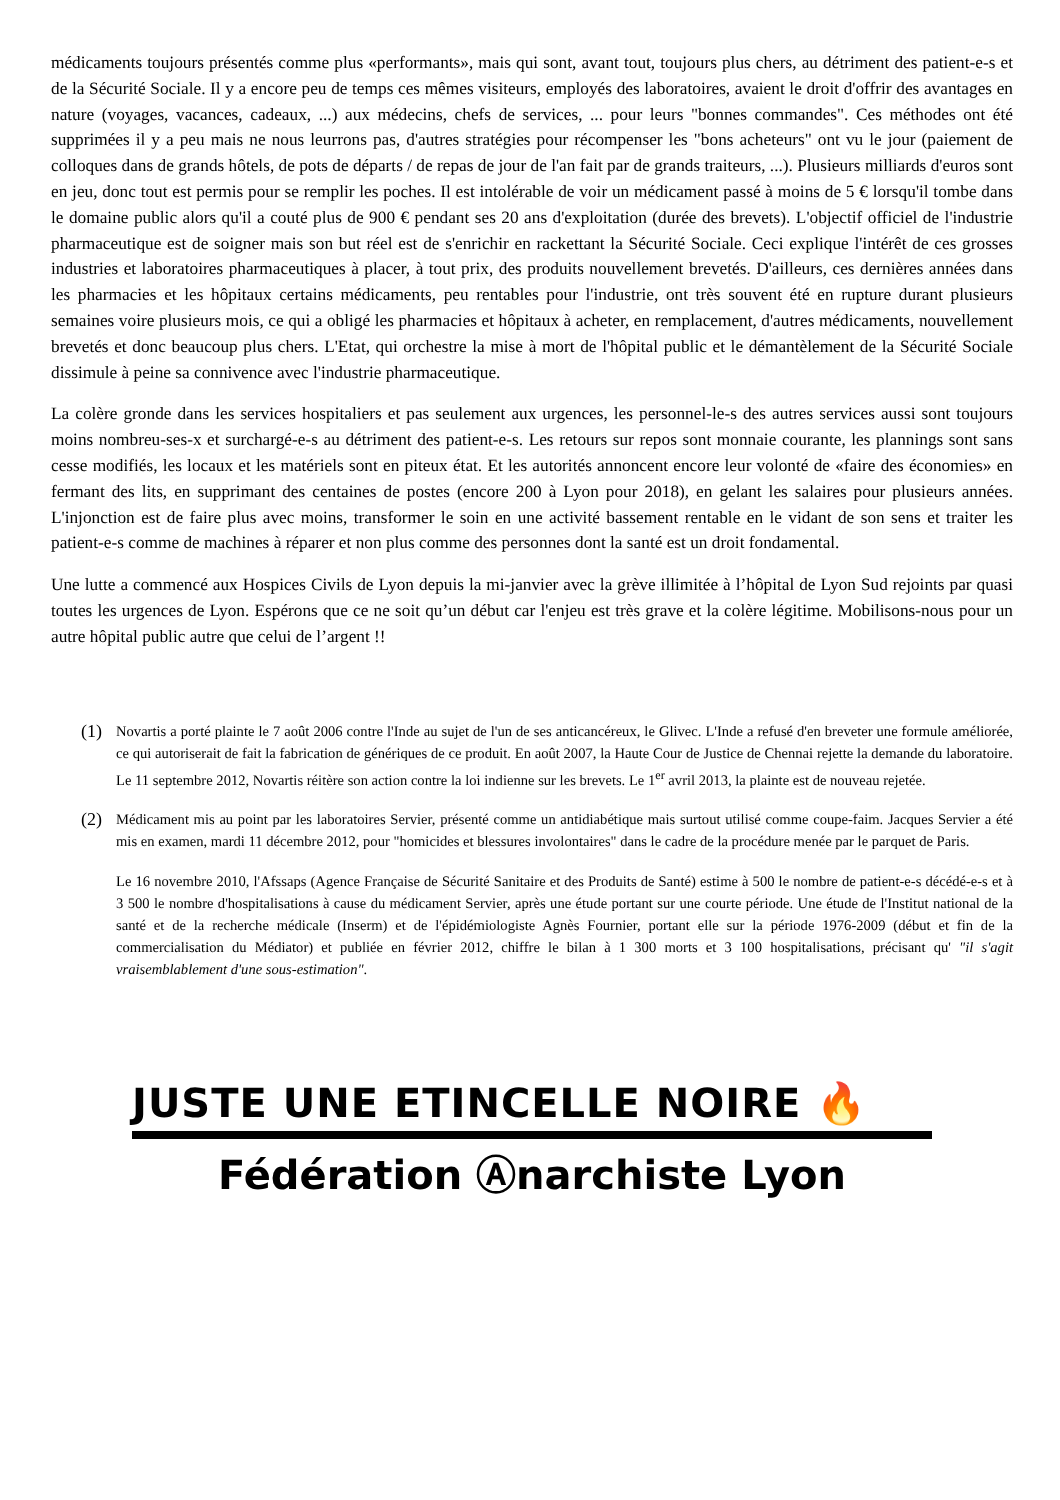médicaments toujours présentés comme plus «performants», mais qui sont, avant tout, toujours plus chers, au détriment des patient-e-s et de la Sécurité Sociale. Il y a encore peu de temps ces mêmes visiteurs, employés des laboratoires, avaient le droit d'offrir des avantages en nature (voyages, vacances, cadeaux, ...) aux médecins, chefs de services, ... pour leurs "bonnes commandes". Ces méthodes ont été supprimées il y a peu mais ne nous leurrons pas, d'autres stratégies pour récompenser les "bons acheteurs" ont vu le jour (paiement de colloques dans de grands hôtels, de pots de départs / de repas de jour de l'an fait par de grands traiteurs, ...). Plusieurs milliards d'euros sont en jeu, donc tout est permis pour se remplir les poches. Il est intolérable de voir un médicament passé à moins de 5 € lorsqu'il tombe dans le domaine public alors qu'il a couté plus de 900 € pendant ses 20 ans d'exploitation (durée des brevets). L'objectif officiel de l'industrie pharmaceutique est de soigner mais son but réel est de s'enrichir en rackettant la Sécurité Sociale. Ceci explique l'intérêt de ces grosses industries et laboratoires pharmaceutiques à placer, à tout prix, des produits nouvellement brevetés. D'ailleurs, ces dernières années dans les pharmacies et les hôpitaux certains médicaments, peu rentables pour l'industrie, ont très souvent été en rupture durant plusieurs semaines voire plusieurs mois, ce qui a obligé les pharmacies et hôpitaux à acheter, en remplacement, d'autres médicaments, nouvellement brevetés et donc beaucoup plus chers. L'Etat, qui orchestre la mise à mort de l'hôpital public et le démantèlement de la Sécurité Sociale dissimule à peine sa connivence avec l'industrie pharmaceutique.
La colère gronde dans les services hospitaliers et pas seulement aux urgences, les personnel-le-s des autres services aussi sont toujours moins nombreu-ses-x et surchargé-e-s au détriment des patient-e-s. Les retours sur repos sont monnaie courante, les plannings sont sans cesse modifiés, les locaux et les matériels sont en piteux état. Et les autorités annoncent encore leur volonté de «faire des économies» en fermant des lits, en supprimant des centaines de postes (encore 200 à Lyon pour 2018), en gelant les salaires pour plusieurs années. L'injonction est de faire plus avec moins, transformer le soin en une activité bassement rentable en le vidant de son sens et traiter les patient-e-s comme de machines à réparer et non plus comme des personnes dont la santé est un droit fondamental.
Une lutte a commencé aux Hospices Civils de Lyon depuis la mi-janvier avec la grève illimitée à l’hôpital de Lyon Sud rejoints par quasi toutes les urgences de Lyon. Espérons que ce ne soit qu’un début car l'enjeu est très grave et la colère légitime. Mobilisons-nous pour un autre hôpital public autre que celui de l’argent !!
(1)
Novartis a porté plainte le 7 août 2006 contre l'Inde au sujet de l'un de ses anticancéreux, le Glivec. L'Inde a refusé d'en breveter une formule améliorée, ce qui autoriserait de fait la fabrication de génériques de ce produit. En août 2007, la Haute Cour de Justice de Chennai rejette la demande du laboratoire. Le 11 septembre 2012, Novartis réitère son action contre la loi indienne sur les brevets. Le 1<sup>er</sup> avril 2013, la plainte est de nouveau rejetée.
(2)
Médicament mis au point par les laboratoires Servier, présenté comme un antidiabétique mais surtout utilisé comme coupe-faim. Jacques Servier a été mis en examen, mardi 11 décembre 2012, pour "homicides et blessures involontaires" dans le cadre de la procédure menée par le parquet de Paris.
Le 16 novembre 2010, l'Afssaps (Agence Française de Sécurité Sanitaire et des Produits de Santé) estime à 500 le nombre de patient-e-s décédé-e-s et à 3 500 le nombre d'hospitalisations à cause du médicament Servier, après une étude portant sur une courte période. Une étude de l'Institut national de la santé et de la recherche médicale (Inserm) et de l'épidémiologiste Agnès Fournier, portant elle sur la période 1976-2009 (début et fin de la commercialisation du Médiator) et publiée en février 2012, chiffre le bilan à 1 300 morts et 3 100 hospitalisations, précisant qu' "il s'agit vraisemblablement d'une sous-estimation".
JUSTE UNE ETINCELLE NOIRE 🔥
Fédération Ⓐnarchiste Lyon